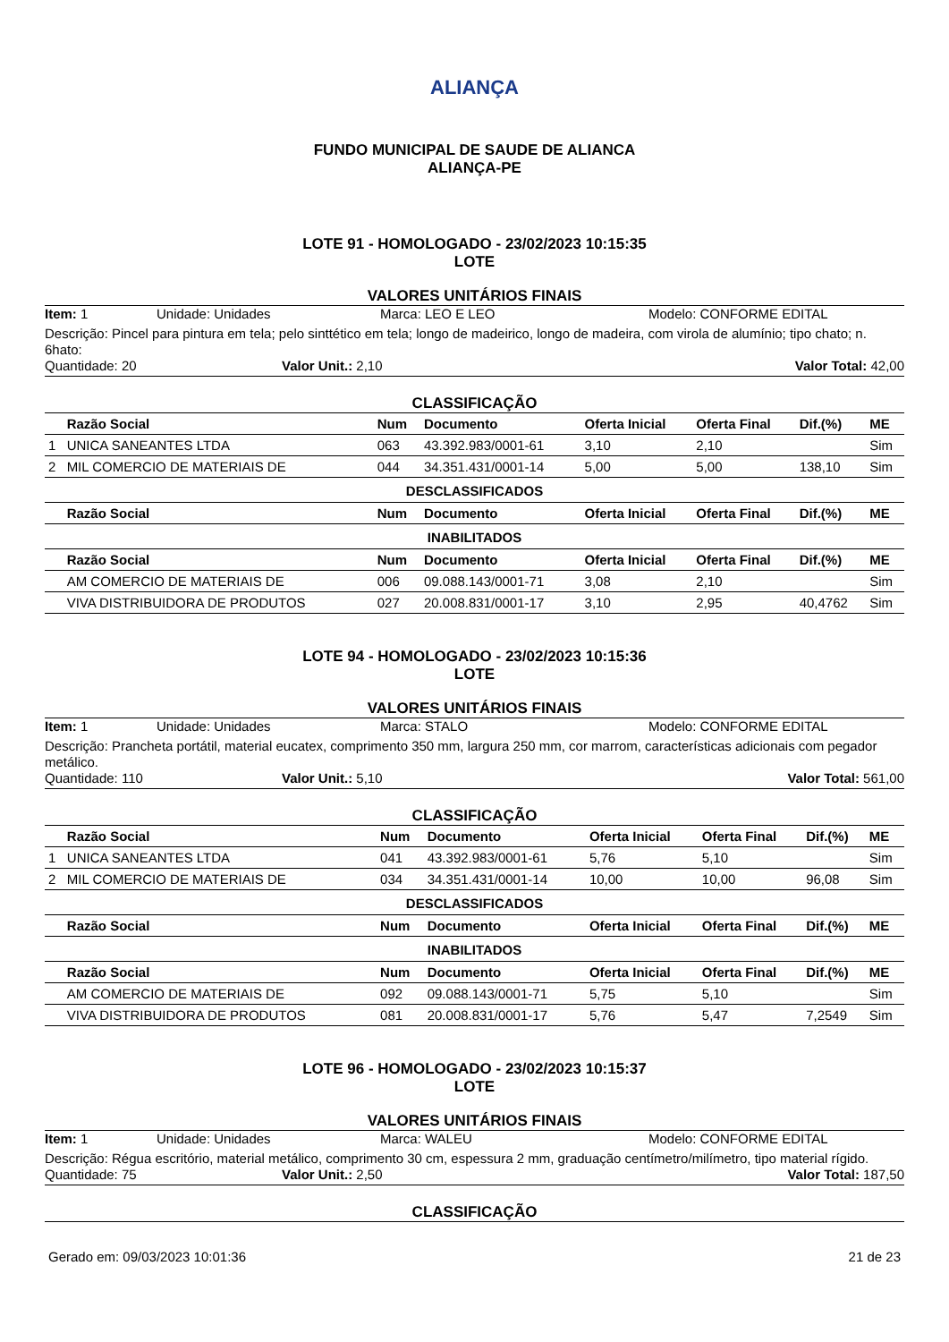ALIANÇA
FUNDO MUNICIPAL DE SAUDE DE ALIANCA
ALIANÇA-PE
LOTE 91 - HOMOLOGADO - 23/02/2023 10:15:35
LOTE
VALORES UNITÁRIOS FINAIS
Item: 1 Unidade: Unidades Marca: LEO E LEO Modelo: CONFORME EDITAL
Descrição: Pincel para pintura em tela; pelo sinttético em tela; longo de madeirico, longo de madeira, com virola de alumínio; tipo chato; n. 6hato:
Quantidade: 20 Valor Unit.: 2,10 Valor Total: 42,00
CLASSIFICAÇÃO
| | Razão Social | Num | Documento | Oferta Inicial | Oferta Final | Dif.(%) | ME |
| --- | --- | --- | --- | --- | --- | --- | --- |
| 1 | UNICA SANEANTES LTDA | 063 | 43.392.983/0001-61 | 3,10 | 2,10 | | Sim |
| 2 | MIL COMERCIO DE MATERIAIS DE | 044 | 34.351.431/0001-14 | 5,00 | 5,00 | 138,10 | Sim |
| DESCLASSIFICADOS | | | | | | | |
| | Razão Social | Num | Documento | Oferta Inicial | Oferta Final | Dif.(%) | ME |
| INABILITADOS | | | | | | | |
| | Razão Social | Num | Documento | Oferta Inicial | Oferta Final | Dif.(%) | ME |
| | AM COMERCIO DE MATERIAIS DE | 006 | 09.088.143/0001-71 | 3,08 | 2,10 | | Sim |
| | VIVA DISTRIBUIDORA DE PRODUTOS | 027 | 20.008.831/0001-17 | 3,10 | 2,95 | 40,4762 | Sim |
LOTE 94 - HOMOLOGADO - 23/02/2023 10:15:36
LOTE
VALORES UNITÁRIOS FINAIS
Item: 1 Unidade: Unidades Marca: STALO Modelo: CONFORME EDITAL
Descrição: Prancheta portátil, material eucatex, comprimento 350 mm, largura 250 mm, cor marrom, características adicionais com pegador metálico.
Quantidade: 110 Valor Unit.: 5,10 Valor Total: 561,00
CLASSIFICAÇÃO
| | Razão Social | Num | Documento | Oferta Inicial | Oferta Final | Dif.(%) | ME |
| --- | --- | --- | --- | --- | --- | --- | --- |
| 1 | UNICA SANEANTES LTDA | 041 | 43.392.983/0001-61 | 5,76 | 5,10 | | Sim |
| 2 | MIL COMERCIO DE MATERIAIS DE | 034 | 34.351.431/0001-14 | 10,00 | 10,00 | 96,08 | Sim |
| DESCLASSIFICADOS | | | | | | | |
| | Razão Social | Num | Documento | Oferta Inicial | Oferta Final | Dif.(%) | ME |
| INABILITADOS | | | | | | | |
| | Razão Social | Num | Documento | Oferta Inicial | Oferta Final | Dif.(%) | ME |
| | AM COMERCIO DE MATERIAIS DE | 092 | 09.088.143/0001-71 | 5,75 | 5,10 | | Sim |
| | VIVA DISTRIBUIDORA DE PRODUTOS | 081 | 20.008.831/0001-17 | 5,76 | 5,47 | 7,2549 | Sim |
LOTE 96 - HOMOLOGADO - 23/02/2023 10:15:37
LOTE
VALORES UNITÁRIOS FINAIS
Item: 1 Unidade: Unidades Marca: WALEU Modelo: CONFORME EDITAL
Descrição: Régua escritório, material metálico, comprimento 30 cm, espessura 2 mm, graduação centímetro/milímetro, tipo material rígido.
Quantidade: 75 Valor Unit.: 2,50 Valor Total: 187,50
CLASSIFICAÇÃO
Gerado em: 09/03/2023 10:01:36 21 de 23